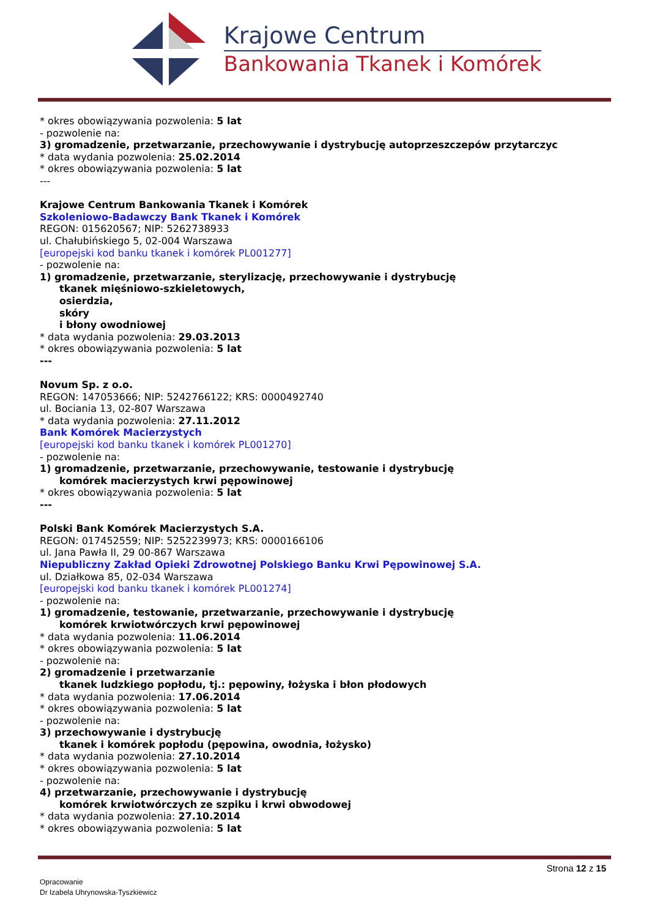Krajowe Centrum
Bankowania Tkanek i Komórek
* okres obowiązywania pozwolenia: 5 lat
- pozwolenie na:
3) gromadzenie, przetwarzanie, przechowywanie i dystrybucję autoprzeszczepów przytarczyc
* data wydania pozwolenia: 25.02.2014
* okres obowiązywania pozwolenia: 5 lat
---
Krajowe Centrum Bankowania Tkanek i Komórek
Szkoleniowo-Badawczy Bank Tkanek i Komórek
REGON: 015620567; NIP: 5262738933
ul. Chałubińskiego 5, 02-004 Warszawa
[europejski kod banku tkanek i komórek PL001277]
- pozwolenie na:
1) gromadzenie, przetwarzanie, sterylizację, przechowywanie i dystrybucję
tkanek mięśniowo-szkieletowych,
osierdzia,
skóry
i błony owodniowej
* data wydania pozwolenia: 29.03.2013
* okres obowiązywania pozwolenia: 5 lat
---
Novum Sp. z o.o.
REGON: 147053666; NIP: 5242766122; KRS: 0000492740
ul. Bociania 13, 02-807 Warszawa
* data wydania pozwolenia: 27.11.2012
Bank Komórek Macierzystych
[europejski kod banku tkanek i komórek PL001270]
- pozwolenie na:
1) gromadzenie, przetwarzanie, przechowywanie, testowanie i dystrybucję
komórek macierzystych krwi pępowinowej
* okres obowiązywania pozwolenia: 5 lat
---
Polski Bank Komórek Macierzystych S.A.
REGON: 017452559; NIP: 5252239973; KRS: 0000166106
ul. Jana Pawła II, 29 00-867 Warszawa
Niepubliczny Zakład Opieki Zdrowotnej Polskiego Banku Krwi Pępowinowej S.A.
ul. Działkowa 85, 02-034 Warszawa
[europejski kod banku tkanek i komórek PL001274]
- pozwolenie na:
1) gromadzenie, testowanie, przetwarzanie, przechowywanie i dystrybucję
komórek krwiotwórczych krwi pępowinowej
* data wydania pozwolenia: 11.06.2014
* okres obowiązywania pozwolenia: 5 lat
- pozwolenie na:
2) gromadzenie i przetwarzanie
tkanek ludzkiego popłodu, tj.: pępowiny, łożyska i błon płodowych
* data wydania pozwolenia: 17.06.2014
* okres obowiązywania pozwolenia: 5 lat
- pozwolenie na:
3) przechowywanie i dystrybucję
tkanek i komórek popłodu (pępowina, owodnia, łożysko)
* data wydania pozwolenia: 27.10.2014
* okres obowiązywania pozwolenia: 5 lat
- pozwolenie na:
4) przetwarzanie, przechowywanie i dystrybucję
komórek krwiotwórczych ze szpiku i krwi obwodowej
* data wydania pozwolenia: 27.10.2014
* okres obowiązywania pozwolenia: 5 lat
Strona 12 z 15
Opracowanie
Dr Izabela Uhrynowska-Tyszkiewicz